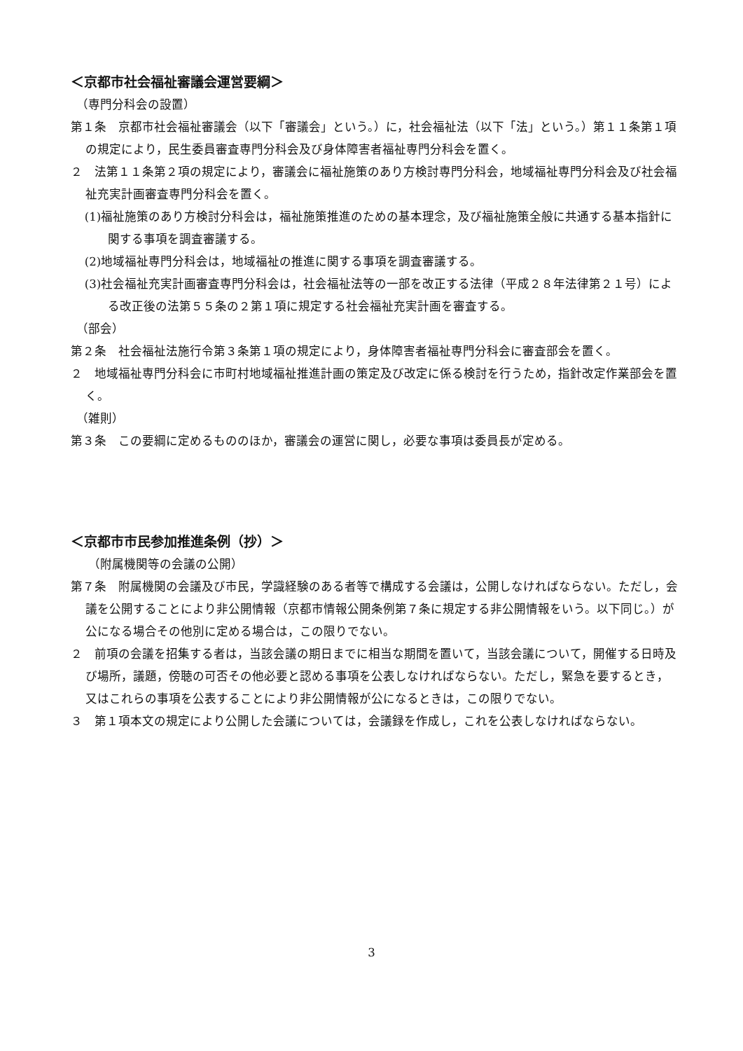＜京都市社会福祉審議会運営要綱＞
（専門分科会の設置）
第１条　京都市社会福祉審議会（以下「審議会」という。）に，社会福祉法（以下「法」という。）第１１条第１項の規定により，民生委員審査専門分科会及び身体障害者福祉専門分科会を置く。
２　法第１１条第２項の規定により，審議会に福祉施策のあり方検討専門分科会，地域福祉専門分科会及び社会福祉充実計画審査専門分科会を置く。
(1)福祉施策のあり方検討分科会は，福祉施策推進のための基本理念，及び福祉施策全般に共通する基本指針に関する事項を調査審議する。
(2)地域福祉専門分科会は，地域福祉の推進に関する事項を調査審議する。
(3)社会福祉充実計画審査専門分科会は，社会福祉法等の一部を改正する法律（平成２８年法律第２１号）による改正後の法第５５条の２第１項に規定する社会福祉充実計画を審査する。
（部会）
第２条　社会福祉法施行令第３条第１項の規定により，身体障害者福祉専門分科会に審査部会を置く。
２　地域福祉専門分科会に市町村地域福祉推進計画の策定及び改定に係る検討を行うため，指針改定作業部会を置く。
（雑則）
第３条　この要綱に定めるもののほか，審議会の運営に関し，必要な事項は委員長が定める。
＜京都市市民参加推進条例（抄）＞
（附属機関等の会議の公開）
第７条　附属機関の会議及び市民，学識経験のある者等で構成する会議は，公開しなければならない。ただし，会議を公開することにより非公開情報（京都市情報公開条例第７条に規定する非公開情報をいう。以下同じ。）が公になる場合その他別に定める場合は，この限りでない。
２　前項の会議を招集する者は，当該会議の期日までに相当な期間を置いて，当該会議について，開催する日時及び場所，議題，傍聴の可否その他必要と認める事項を公表しなければならない。ただし，緊急を要するとき，又はこれらの事項を公表することにより非公開情報が公になるときは，この限りでない。
３　第１項本文の規定により公開した会議については，会議録を作成し，これを公表しなければならない。
3